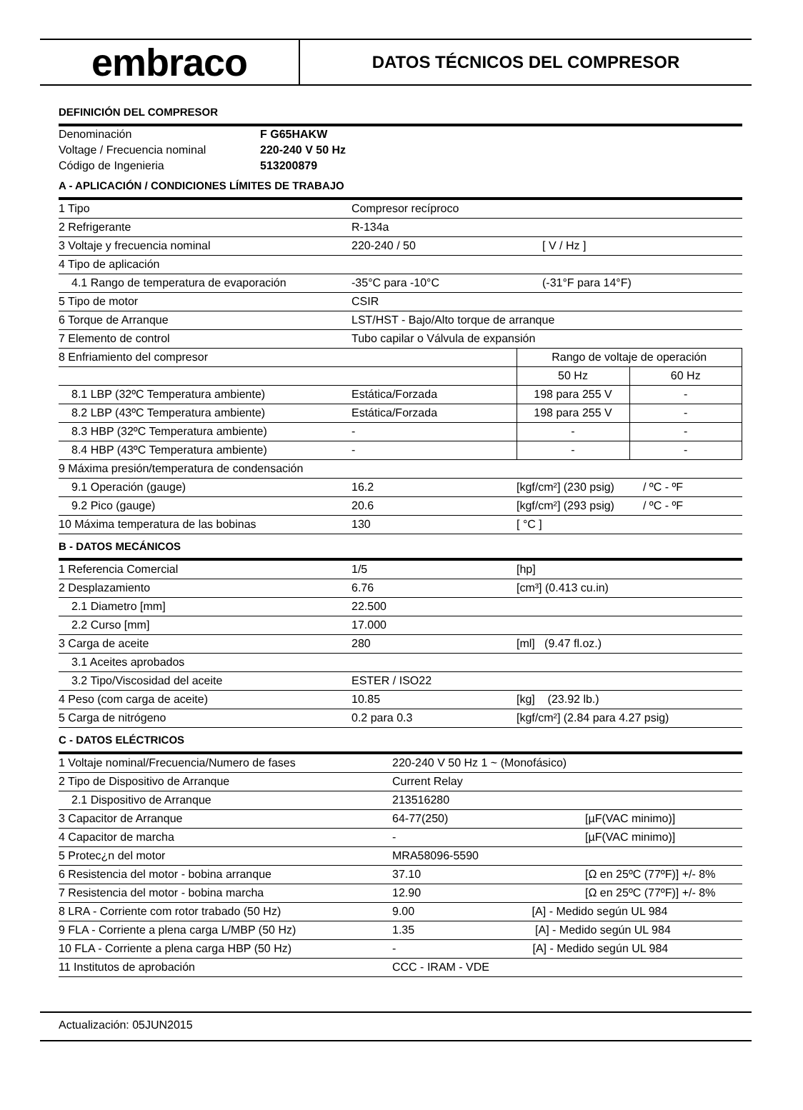embraco
DATOS TÉCNICOS DEL COMPRESOR
DEFINICIÓN DEL COMPRESOR
| Denominación | F G65HAKW |
| Voltage / Frecuencia nominal | 220-240 V 50 Hz |
| Código de Ingenieria | 513200879 |
A - APLICACIÓN / CONDICIONES LÍMITES DE TRABAJO
| 1 Tipo | Compresor recíproco | | |
| 2 Refrigerante | R-134a | | |
| 3 Voltaje y frecuencia nominal | 220-240 / 50 | [ V / Hz ] | |
| 4 Tipo de aplicación | | | |
| 4.1 Rango de temperatura de evaporación | -35°C para -10°C | (-31°F para 14°F) | |
| 5 Tipo de motor | CSIR | | |
| 6 Torque de Arranque | LST/HST - Bajo/Alto torque de arranque | | |
| 7 Elemento de control | Tubo capilar o Válvula de expansión | | |
| 8 Enfriamiento del compresor | | Rango de voltaje de operación | |
| | | 50 Hz | 60 Hz |
| 8.1 LBP (32ºC Temperatura ambiente) | Estática/Forzada | 198 para 255 V | - |
| 8.2 LBP (43ºC Temperatura ambiente) | Estática/Forzada | 198 para 255 V | - |
| 8.3 HBP (32ºC Temperatura ambiente) | - | - | - |
| 8.4 HBP (43ºC Temperatura ambiente) | - | - | - |
| 9 Máxima presión/temperatura de condensación | | | |
| 9.1 Operación (gauge) | 16.2 | [kgf/cm²] (230 psig) / ºC - ºF | |
| 9.2 Pico (gauge) | 20.6 | [kgf/cm²] (293 psig) / ºC - ºF | |
| 10 Máxima temperatura de las bobinas | 130 | [ °C ] | |
B - DATOS MECÁNICOS
| 1 Referencia Comercial | 1/5 | [hp] |
| 2 Desplazamiento | 6.76 | [cm³] (0.413 cu.in) |
| 2.1 Diametro [mm] | 22.500 | |
| 2.2 Curso [mm] | 17.000 | |
| 3 Carga de aceite | 280 | [ml] (9.47 fl.oz.) |
| 3.1 Aceites aprobados | | |
| 3.2 Tipo/Viscosidad del aceite | ESTER / ISO22 | |
| 4 Peso (com carga de aceite) | 10.85 | [kg] (23.92 lb.) |
| 5 Carga de nitrógeno | 0.2 para 0.3 | [kgf/cm²] (2.84 para 4.27 psig) |
C - DATOS ELÉCTRICOS
| 1 Voltaje nominal/Frecuencia/Numero de fases | 220-240 V 50 Hz 1 ~ (Monofásico) | |
| 2 Tipo de Dispositivo de Arranque | Current Relay | |
| 2.1 Dispositivo de Arranque | 213516280 | |
| 3 Capacitor de Arranque | 64-77(250) | [µF(VAC minimo)] |
| 4 Capacitor de marcha | - | [µF(VAC minimo)] |
| 5 Protec¿n del motor | MRA58096-5590 | |
| 6 Resistencia del motor - bobina arranque | 37.10 | [Ω en 25ºC (77ºF)] +/- 8% |
| 7 Resistencia del motor - bobina marcha | 12.90 | [Ω en 25ºC (77ºF)] +/- 8% |
| 8 LRA - Corriente com rotor trabado (50 Hz) | 9.00 [A] - Medido según UL 984 | |
| 9 FLA - Corriente a plena carga L/MBP (50 Hz) | 1.35 [A] - Medido según UL 984 | |
| 10 FLA - Corriente a plena carga HBP (50 Hz) | - [A] - Medido según UL 984 | |
| 11 Institutos de aprobación | CCC - IRAM - VDE | |
Actualización: 05JUN2015